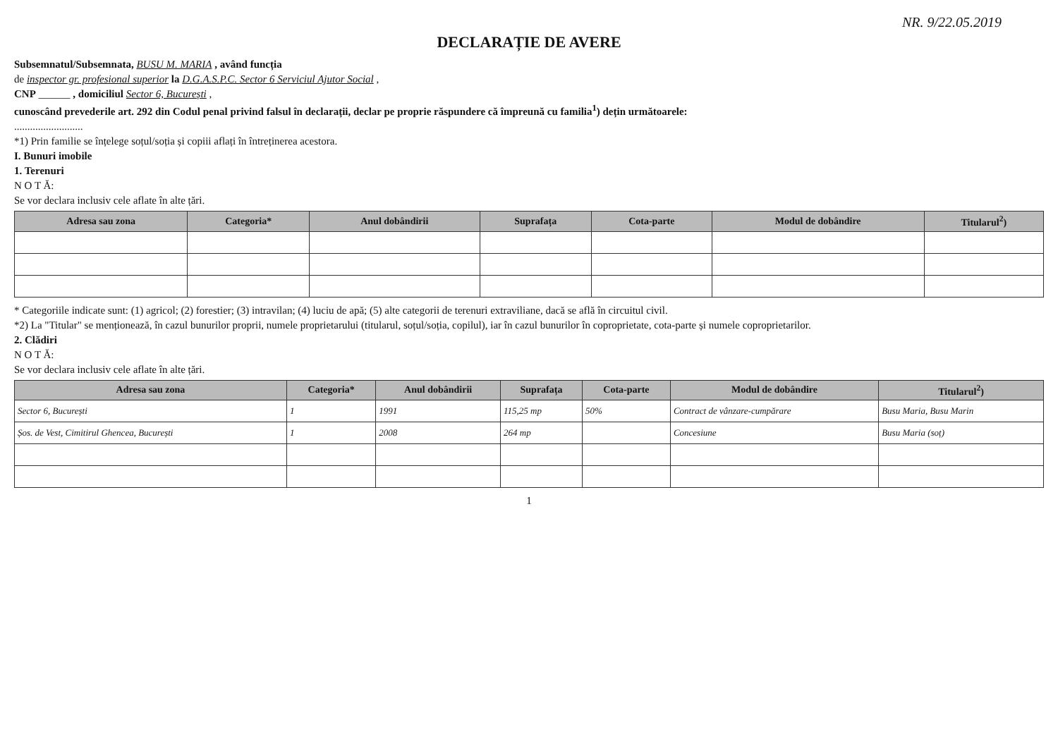NR. 9/22.05.2019
DECLARAȚIE DE AVERE
Subsemnatul/Subsemnata, BUSU M. MARIA , având funcția
de inspector gr. profesional superior la D.G.A.S.P.C. Sector 6 Serviciul Ajutor Social ,
CNP ______ , domiciliul Sector 6, București ,
cunoscând prevederile art. 292 din Codul penal privind falsul în declarații, declar pe proprie răspundere că împreună cu familia<sup>1</sup>) dețin următoarele:
..........................
*1) Prin familie se înțelege soțul/soția și copiii aflați în întreținerea acestora.
I. Bunuri imobile
1. Terenuri
N O T Ă:
Se vor declara inclusiv cele aflate în alte țări.
| Adresa sau zona | Categoria* | Anul dobândirii | Suprafața | Cota-parte | Modul de dobândire | Titularul<sup>2</sup>) |
| --- | --- | --- | --- | --- | --- | --- |
* Categoriile indicate sunt: (1) agricol; (2) forestier; (3) intravilan; (4) luciu de apă; (5) alte categorii de terenuri extraviliane, dacă se află în circuitul civil.
*2) La "Titular" se menționează, în cazul bunurilor proprii, numele proprietarului (titularul, soțul/soția, copilul), iar în cazul bunurilor în coproprietate, cota-parte și numele coproprietarilor.
2. Clădiri
N O T Ă:
Se vor declara inclusiv cele aflate în alte țări.
| Adresa sau zona | Categoria* | Anul dobândirii | Suprafața | Cota-parte | Modul de dobândire | Titularul<sup>2</sup>) |
| --- | --- | --- | --- | --- | --- | --- |
| Sector 6, București | 1 | 1991 | 115,25 mp | 50% | Contract de vânzare-cumpărare | Busu Maria, Busu Marin |
| Șos. de Vest, Cimitirul Ghencea, București | 1 | 2008 | 264 mp | | Concesiune | Busu Maria (soț) |
1